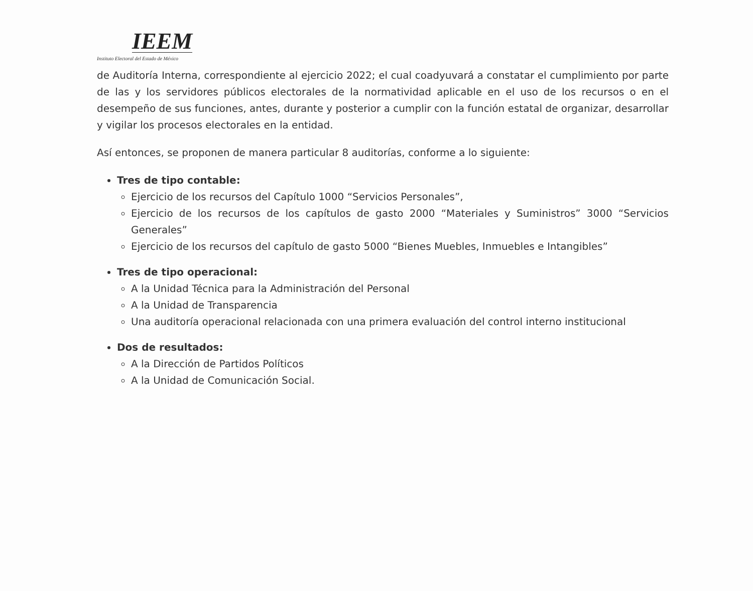IEEM
Instituto Electoral del Estado de México
de Auditoría Interna, correspondiente al ejercicio 2022; el cual coadyuvará a constatar el cumplimiento por parte de las y los servidores públicos electorales de la normatividad aplicable en el uso de los recursos o en el desempeño de sus funciones, antes, durante y posterior a cumplir con la función estatal de organizar, desarrollar y vigilar los procesos electorales en la entidad.
Así entonces, se proponen de manera particular 8 auditorías, conforme a lo siguiente:
Tres de tipo contable:
Ejercicio de los recursos del Capítulo 1000 “Servicios Personales”,
Ejercicio de los recursos de los capítulos de gasto 2000 “Materiales y Suministros” 3000 “Servicios Generales”
Ejercicio de los recursos del capítulo de gasto 5000 “Bienes Muebles, Inmuebles e Intangibles”
Tres de tipo operacional:
A la Unidad Técnica para la Administración del Personal
A la Unidad de Transparencia
Una auditoría operacional relacionada con una primera evaluación del control interno institucional
Dos de resultados:
A la Dirección de Partidos Políticos
A la Unidad de Comunicación Social.